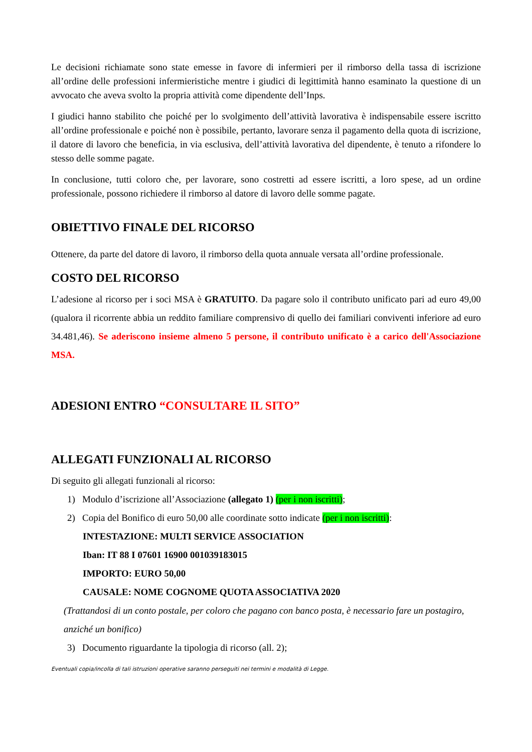Le decisioni richiamate sono state emesse in favore di infermieri per il rimborso della tassa di iscrizione all’ordine delle professioni infermieristiche mentre i giudici di legittimità hanno esaminato la questione di un avvocato che aveva svolto la propria attività come dipendente dell’Inps.
I giudici hanno stabilito che poiché per lo svolgimento dell’attività lavorativa è indispensabile essere iscritto all’ordine professionale e poiché non è possibile, pertanto, lavorare senza il pagamento della quota di iscrizione, il datore di lavoro che beneficia, in via esclusiva, dell’attività lavorativa del dipendente, è tenuto a rifondere lo stesso delle somme pagate.
In conclusione, tutti coloro che, per lavorare, sono costretti ad essere iscritti, a loro spese, ad un ordine professionale, possono richiedere il rimborso al datore di lavoro delle somme pagate.
OBIETTIVO FINALE DEL RICORSO
Ottenere, da parte del datore di lavoro, il rimborso della quota annuale versata all’ordine professionale.
COSTO DEL RICORSO
L’adesione al ricorso per i soci MSA è GRATUITO. Da pagare solo il contributo unificato pari ad euro 49,00 (qualora il ricorrente abbia un reddito familiare comprensivo di quello dei familiari conviventi inferiore ad euro 34.481,46). Se aderiscono insieme almeno 5 persone, il contributo unificato è a carico dell'Associazione MSA.
ADESIONI ENTRO “CONSULTARE IL SITO”
ALLEGATI FUNZIONALI AL RICORSO
Di seguito gli allegati funzionali al ricorso:
1) Modulo d’iscrizione all’Associazione (allegato 1) (per i non iscritti);
2) Copia del Bonifico di euro 50,00 alle coordinate sotto indicate (per i non iscritti):
INTESTAZIONE: MULTI SERVICE ASSOCIATION
Iban: IT 88 I 07601 16900 001039183015
IMPORTO: EURO 50,00
CAUSALE: NOME COGNOME QUOTA ASSOCIATIVA 2020
(Trattandosi di un conto postale, per coloro che pagano con banco posta, è necessario fare un postagiro, anziché un bonifico)
3) Documento riguardante la tipologia di ricorso (all. 2);
Eventuali copia/incolla di tali istruzioni operative saranno perseguiti nei termini e modalità di Legge.